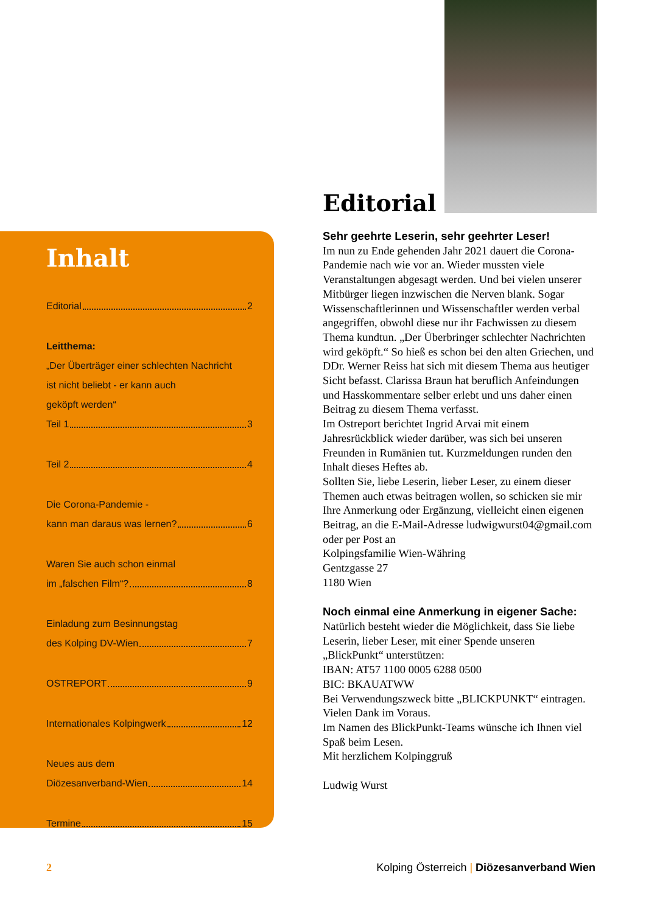Inhalt
Editorial 2
Leitthema:
„Der Überträger einer schlechten Nachricht
ist nicht beliebt - er kann auch
geköpft werden“
Teil 1 3
Teil 2 4
Die Corona-Pandemie -
kann man daraus was lernen? 6
Waren Sie auch schon einmal
im „falschen Film“? 8
Einladung zum Besinnungstag
des Kolping DV-Wien 7
OSTREPORT 9
Internationales Kolpingwerk 12
Neues aus dem
Diözesanverband-Wien 14
Termine 15
Editorial
Sehr geehrte Leserin, sehr geehrter Leser!
Im nun zu Ende gehenden Jahr 2021 dauert die Corona-Pandemie nach wie vor an. Wieder mussten viele Veranstaltungen abgesagt werden. Und bei vielen unserer Mitbürger liegen inzwischen die Nerven blank. Sogar Wissenschaftlerinnen und Wissenschaftler werden verbal angegriffen, obwohl diese nur ihr Fachwissen zu diesem Thema kundtun. „Der Überbringer schlechter Nachrichten wird geköpft.“ So hieß es schon bei den alten Griechen, und DDr. Werner Reiss hat sich mit diesem Thema aus heutiger Sicht befasst. Clarissa Braun hat beruflich Anfeindungen und Hasskommentare selber erlebt und uns daher einen Beitrag zu diesem Thema verfasst.
Im Ostreport berichtet Ingrid Arvai mit einem Jahresrückblick wieder darüber, was sich bei unseren Freunden in Rumänien tut. Kurzmeldungen runden den Inhalt dieses Heftes ab.
Sollten Sie, liebe Leserin, lieber Leser, zu einem dieser Themen auch etwas beitragen wollen, so schicken sie mir Ihre Anmerkung oder Ergänzung, vielleicht einen eigenen Beitrag, an die E-Mail-Adresse ludwigwurst04@gmail.com oder per Post an
Kolpingsfamilie Wien-Währing
Gentzgasse 27
1180 Wien
Noch einmal eine Anmerkung in eigener Sache:
Natürlich besteht wieder die Möglichkeit, dass Sie liebe Leserin, lieber Leser, mit einer Spende unseren „BlickPunkt“ unterstützen:
IBAN: AT57 1100 0005 6288 0500
BIC: BKAUATWW
Bei Verwendungszweck bitte „BLICKPUNKT“ eintragen. Vielen Dank im Voraus.
Im Namen des BlickPunkt-Teams wünsche ich Ihnen viel Spaß beim Lesen.
Mit herzlichem Kolpinggruß
Ludwig Wurst
2 Kolping Österreich | Diözesanverband Wien